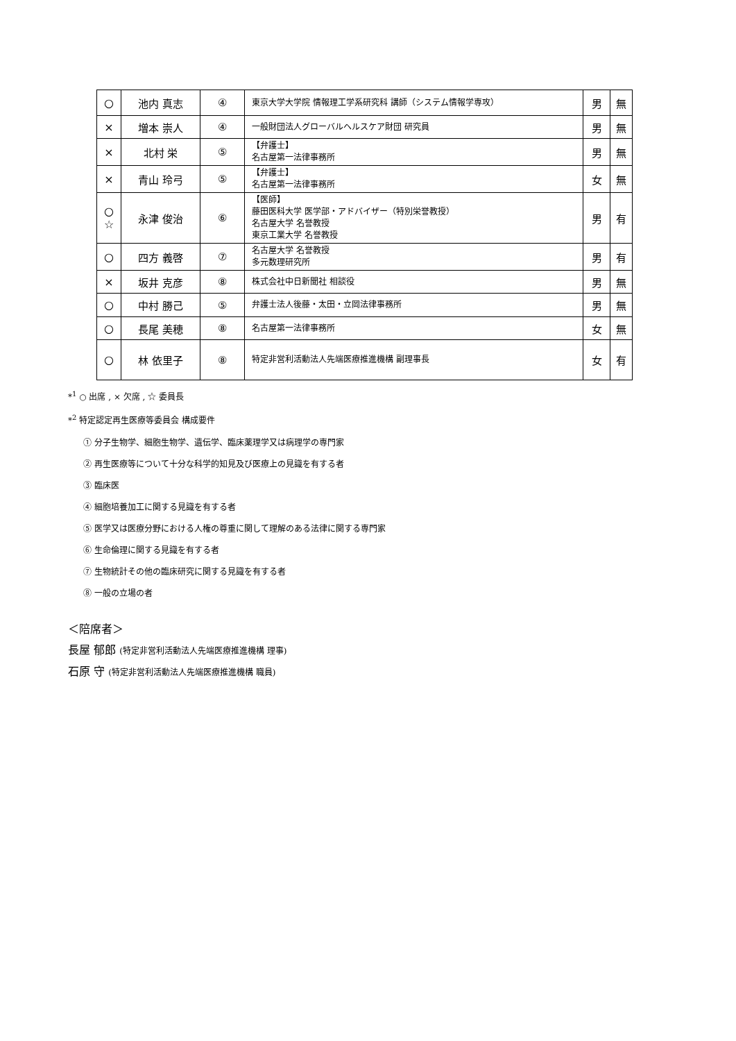| ○ | 池内 真志 | ④ | 東京大学大学院 情報理工学系研究科 講師（システム情報学専攻） | 男 | 無 |
| × | 増本 崇人 | ④ | 一般財団法人グローバルヘルスケア財団 研究員 | 男 | 無 |
| × | 北村 栄 | ⑤ | 【弁護士】 名古屋第一法律事務所 | 男 | 無 |
| × | 青山 玲弓 | ⑤ | 【弁護士】 名古屋第一法律事務所 | 女 | 無 |
| ○ ☆ | 永津 俊治 | ⑥ | 【医師】 藤田医科大学 医学部・アドバイザー（特別栄誉教授） 名古屋大学 名誉教授 東京工業大学 名誉教授 | 男 | 有 |
| ○ | 四方 義啓 | ⑦ | 名古屋大学 名誉教授 多元数理研究所 | 男 | 有 |
| × | 坂井 克彦 | ⑧ | 株式会社中日新聞社 相談役 | 男 | 無 |
| ○ | 中村 勝己 | ⑤ | 弁護士法人後藤・太田・立岡法律事務所 | 男 | 無 |
| ○ | 長尾 美穂 | ⑧ | 名古屋第一法律事務所 | 女 | 無 |
| ○ | 林 依里子 | ⑧ | 特定非営利活動法人先端医療推進機構 副理事長 | 女 | 有 |
*<sup>1</sup> ○ 出席 , × 欠席 , ☆ 委員長
*<sup>2</sup> 特定認定再生医療等委員会 構成要件
① 分子生物学、細胞生物学、遺伝学、臨床薬理学又は病理学の専門家
② 再生医療等について十分な科学的知見及び医療上の見識を有する者
③ 臨床医
④ 細胞培養加工に関する見識を有する者
⑤ 医学又は医療分野における人権の尊重に関して理解のある法律に関する専門家
⑥ 生命倫理に関する見識を有する者
⑦ 生物統計その他の臨床研究に関する見識を有する者
⑧ 一般の立場の者
＜陪席者＞
長屋 郁郎 (特定非営利活動法人先端医療推進機構 理事)
石原 守 (特定非営利活動法人先端医療推進機構 職員)